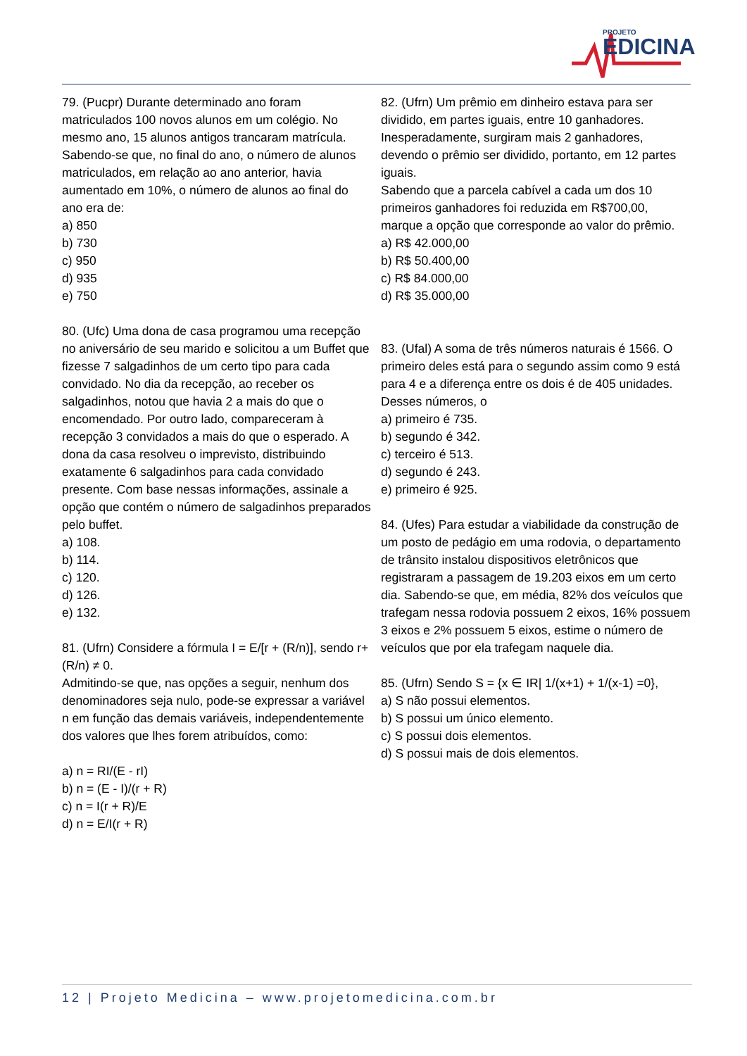PROJETO
EDICINA
79. (Pucpr) Durante determinado ano foram matriculados 100 novos alunos em um colégio. No mesmo ano, 15 alunos antigos trancaram matrícula. Sabendo-se que, no final do ano, o número de alunos matriculados, em relação ao ano anterior, havia aumentado em 10%, o número de alunos ao final do ano era de:
a) 850
b) 730
c) 950
d) 935
e) 750
80. (Ufc) Uma dona de casa programou uma recepção no aniversário de seu marido e solicitou a um Buffet que fizesse 7 salgadinhos de um certo tipo para cada convidado. No dia da recepção, ao receber os salgadinhos, notou que havia 2 a mais do que o encomendado. Por outro lado, compareceram à recepção 3 convidados a mais do que o esperado. A dona da casa resolveu o imprevisto, distribuindo exatamente 6 salgadinhos para cada convidado presente. Com base nessas informações, assinale a opção que contém o número de salgadinhos preparados pelo buffet.
a) 108.
b) 114.
c) 120.
d) 126.
e) 132.
81. (Ufrn) Considere a fórmula I = E/[r + (R/n)], sendo r+(R/n) ≠ 0.
Admitindo-se que, nas opções a seguir, nenhum dos denominadores seja nulo, pode-se expressar a variável n em função das demais variáveis, independentemente dos valores que lhes forem atribuídos, como:
a) n = RI/(E - rI)
b) n = (E - I)/(r + R)
c) n = I(r + R)/E
d) n = E/I(r + R)
82. (Ufrn) Um prêmio em dinheiro estava para ser dividido, em partes iguais, entre 10 ganhadores. Inesperadamente, surgiram mais 2 ganhadores, devendo o prêmio ser dividido, portanto, em 12 partes iguais.
Sabendo que a parcela cabível a cada um dos 10 primeiros ganhadores foi reduzida em R$700,00, marque a opção que corresponde ao valor do prêmio.
a) R$ 42.000,00
b) R$ 50.400,00
c) R$ 84.000,00
d) R$ 35.000,00
83. (Ufal) A soma de três números naturais é 1566. O primeiro deles está para o segundo assim como 9 está para 4 e a diferença entre os dois é de 405 unidades. Desses números, o
a) primeiro é 735.
b) segundo é 342.
c) terceiro é 513.
d) segundo é 243.
e) primeiro é 925.
84. (Ufes) Para estudar a viabilidade da construção de um posto de pedágio em uma rodovia, o departamento de trânsito instalou dispositivos eletrônicos que registraram a passagem de 19.203 eixos em um certo dia. Sabendo-se que, em média, 82% dos veículos que trafegam nessa rodovia possuem 2 eixos, 16% possuem 3 eixos e 2% possuem 5 eixos, estime o número de veículos que por ela trafegam naquele dia.
85. (Ufrn) Sendo S = {x ∈ IR| 1/(x+1) + 1/(x-1) =0},
a) S não possui elementos.
b) S possui um único elemento.
c) S possui dois elementos.
d) S possui mais de dois elementos.
12 | Projeto Medicina – www.projetomedicina.com.br